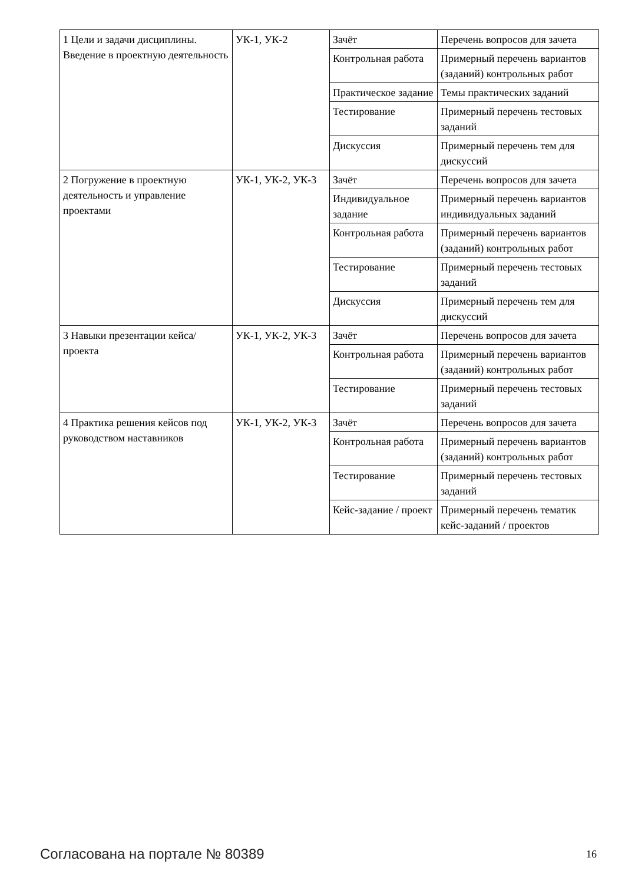| 1 Цели и задачи дисциплины. Введение в проектную деятельность | УК-1, УК-2 | Зачёт | Перечень вопросов для зачета |
| | | Контрольная работа | Примерный перечень вариантов (заданий) контрольных работ |
| | | Практическое задание | Темы практических заданий |
| | | Тестирование | Примерный перечень тестовых заданий |
| | | Дискуссия | Примерный перечень тем для дискуссий |
| 2 Погружение в проектную деятельность и управление проектами | УК-1, УК-2, УК-3 | Зачёт | Перечень вопросов для зачета |
| | | Индивидуальное задание | Примерный перечень вариантов индивидуальных заданий |
| | | Контрольная работа | Примерный перечень вариантов (заданий) контрольных работ |
| | | Тестирование | Примерный перечень тестовых заданий |
| | | Дискуссия | Примерный перечень тем для дискуссий |
| 3 Навыки презентации кейса/проекта | УК-1, УК-2, УК-3 | Зачёт | Перечень вопросов для зачета |
| | | Контрольная работа | Примерный перечень вариантов (заданий) контрольных работ |
| | | Тестирование | Примерный перечень тестовых заданий |
| 4 Практика решения кейсов под руководством наставников | УК-1, УК-2, УК-3 | Зачёт | Перечень вопросов для зачета |
| | | Контрольная работа | Примерный перечень вариантов (заданий) контрольных работ |
| | | Тестирование | Примерный перечень тестовых заданий |
| | | Кейс-задание / проект | Примерный перечень тематик кейс-заданий / проектов |
Согласована на портале № 80389 16